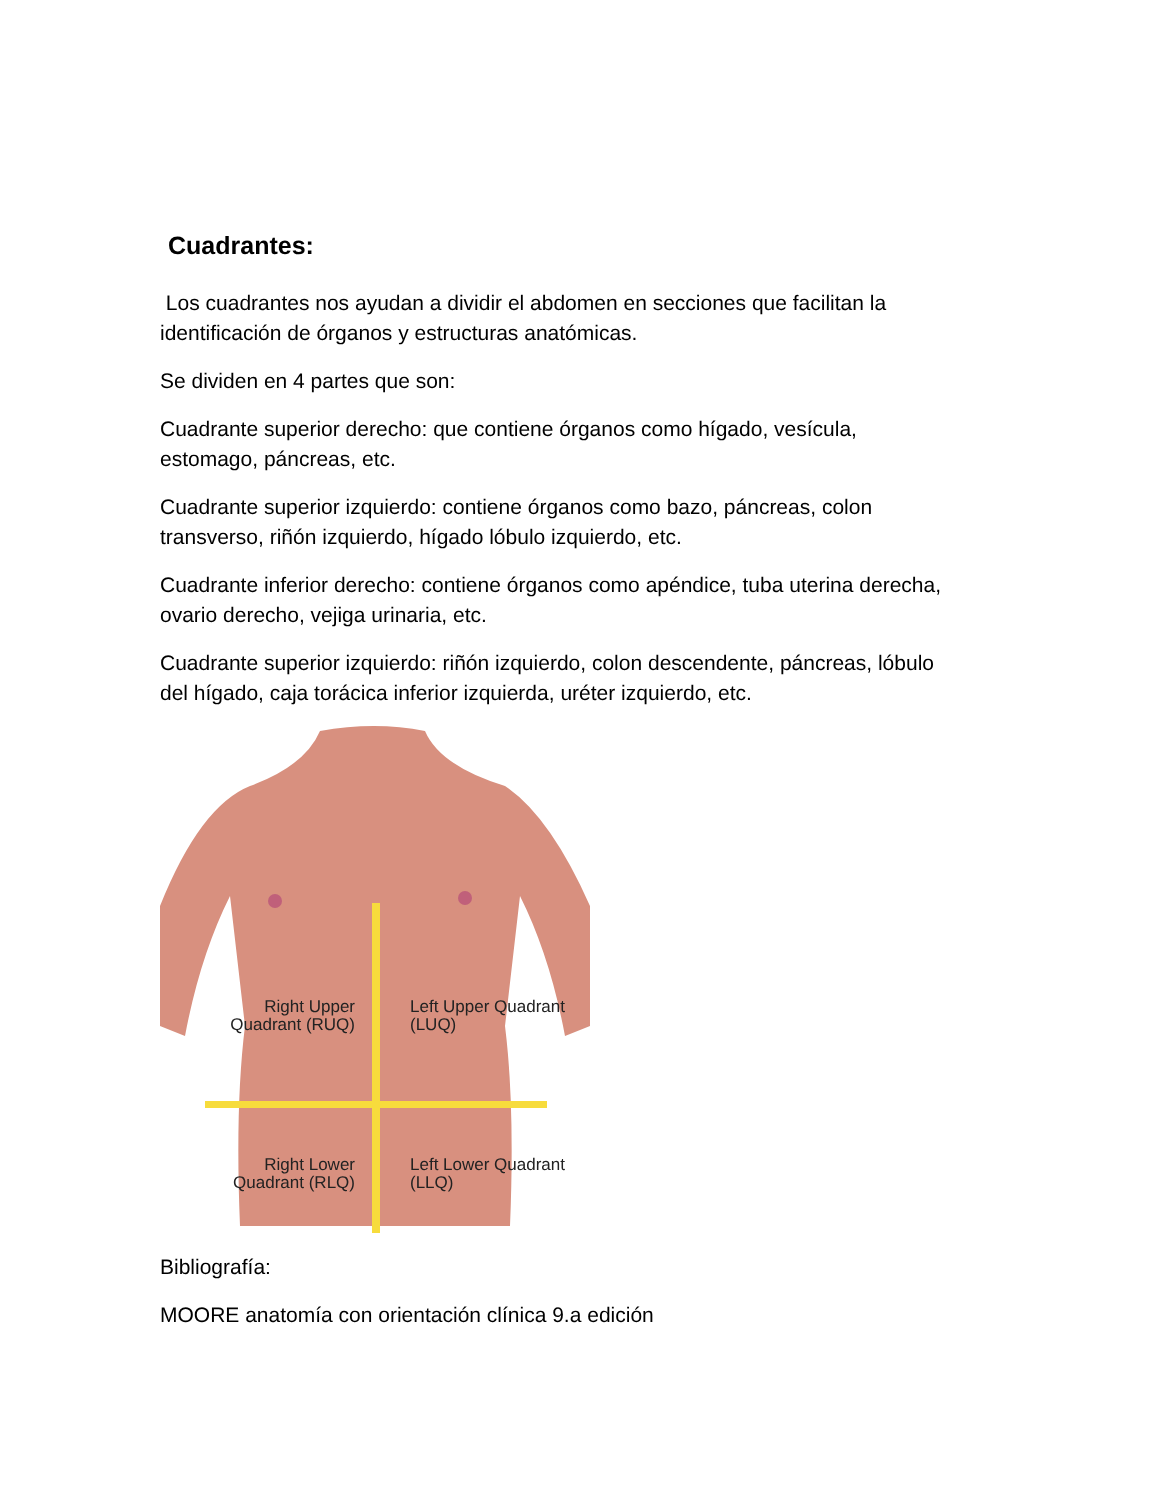Cuadrantes:
Los cuadrantes nos ayudan a dividir el abdomen en secciones que facilitan la identificación de órganos y estructuras anatómicas.
Se dividen en 4 partes que son:
Cuadrante superior derecho: que contiene órganos como hígado, vesícula, estomago, páncreas, etc.
Cuadrante superior izquierdo: contiene órganos como bazo, páncreas, colon transverso, riñón izquierdo, hígado lóbulo izquierdo, etc.
Cuadrante inferior derecho: contiene órganos como apéndice, tuba uterina derecha, ovario derecho, vejiga urinaria, etc.
Cuadrante superior izquierdo: riñón izquierdo, colon descendente, páncreas, lóbulo del hígado, caja torácica inferior izquierda, uréter izquierdo, etc.
Right Upper Quadrant (RUQ)
Left Upper Quadrant (LUQ)
Right Lower Quadrant (RLQ)
Left Lower Quadrant (LLQ)
Bibliografía:
MOORE anatomía con orientación clínica 9.a edición